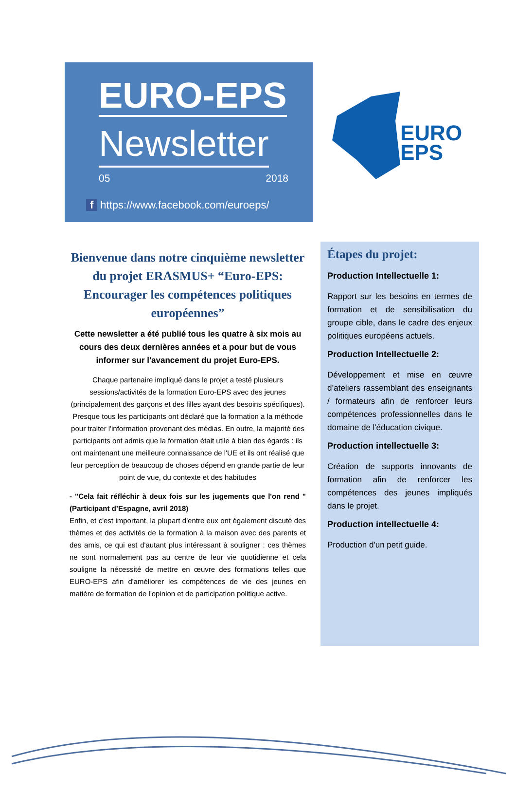EURO-EPS
Newsletter
05 2018
f https://www.facebook.com/euroeps/
EURO
EPS
Bienvenue dans notre cinquième newsletter du projet ERASMUS+ “Euro-EPS: Encourager les compétences politiques européennes”
Cette newsletter a été publié tous les quatre à six mois au cours des deux dernières années et a pour but de vous informer sur l'avancement du projet Euro-EPS.
Chaque partenaire impliqué dans le projet a testé plusieurs sessions/activités de la formation Euro-EPS avec des jeunes (principalement des garçons et des filles ayant des besoins spécifiques). Presque tous les participants ont déclaré que la formation a la méthode pour traiter l'information provenant des médias. En outre, la majorité des participants ont admis que la formation était utile à bien des égards : ils ont maintenant une meilleure connaissance de l'UE et ils ont réalisé que leur perception de beaucoup de choses dépend en grande partie de leur point de vue, du contexte et des habitudes
- "Cela fait réfléchir à deux fois sur les jugements que l'on rend " (Participant d’Espagne, avril 2018)
Enfin, et c'est important, la plupart d'entre eux ont également discuté des thèmes et des activités de la formation à la maison avec des parents et des amis, ce qui est d'autant plus intéressant à souligner : ces thèmes ne sont normalement pas au centre de leur vie quotidienne et cela souligne la nécessité de mettre en œuvre des formations telles que EURO-EPS afin d'améliorer les compétences de vie des jeunes en matière de formation de l'opinion et de participation politique active.
Étapes du projet:
Production Intellectuelle 1:
Rapport sur les besoins en termes de formation et de sensibilisation du groupe cible, dans le cadre des enjeux politiques européens actuels.
Production Intellectuelle 2:
Développement et mise en œuvre d’ateliers rassemblant des enseignants / formateurs afin de renforcer leurs compétences professionnelles dans le domaine de l'éducation civique.
Production intellectuelle 3:
Création de supports innovants de formation afin de renforcer les compétences des jeunes impliqués dans le projet.
Production intellectuelle 4:
Production d'un petit guide.